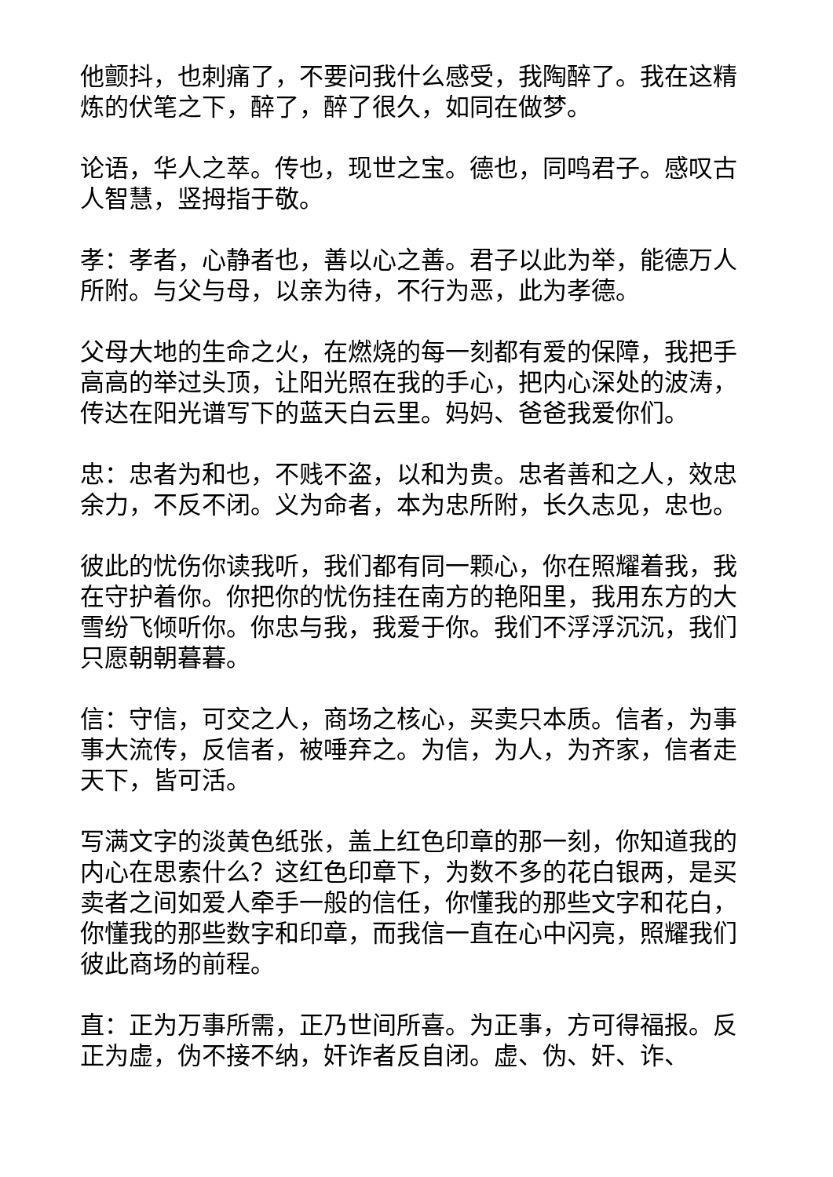他颤抖，也刺痛了，不要问我什么感受，我陶醉了。我在这精炼的伏笔之下，醉了，醉了很久，如同在做梦。
论语，华人之萃。传也，现世之宝。德也，同鸣君子。感叹古人智慧，竖拇指于敬。
孝：孝者，心静者也，善以心之善。君子以此为举，能德万人所附。与父与母，以亲为待，不行为恶，此为孝德。
父母大地的生命之火，在燃烧的每一刻都有爱的保障，我把手高高的举过头顶，让阳光照在我的手心，把内心深处的波涛，传达在阳光谱写下的蓝天白云里。妈妈、爸爸我爱你们。
忠：忠者为和也，不贱不盗，以和为贵。忠者善和之人，效忠余力，不反不闭。义为命者，本为忠所附，长久志见，忠也。
彼此的忧伤你读我听，我们都有同一颗心，你在照耀着我，我在守护着你。你把你的忧伤挂在南方的艳阳里，我用东方的大雪纷飞倾听你。你忠与我，我爱于你。我们不浮浮沉沉，我们只愿朝朝暮暮。
信：守信，可交之人，商场之核心，买卖只本质。信者，为事事大流传，反信者，被唾弃之。为信，为人，为齐家，信者走天下，皆可活。
写满文字的淡黄色纸张，盖上红色印章的那一刻，你知道我的内心在思索什么？这红色印章下，为数不多的花白银两，是买卖者之间如爱人牵手一般的信任，你懂我的那些文字和花白，你懂我的那些数字和印章，而我信一直在心中闪亮，照耀我们彼此商场的前程。
直：正为万事所需，正乃世间所喜。为正事，方可得福报。反正为虚，伪不接不纳，奸诈者反自闭。虚、伪、奸、诈、